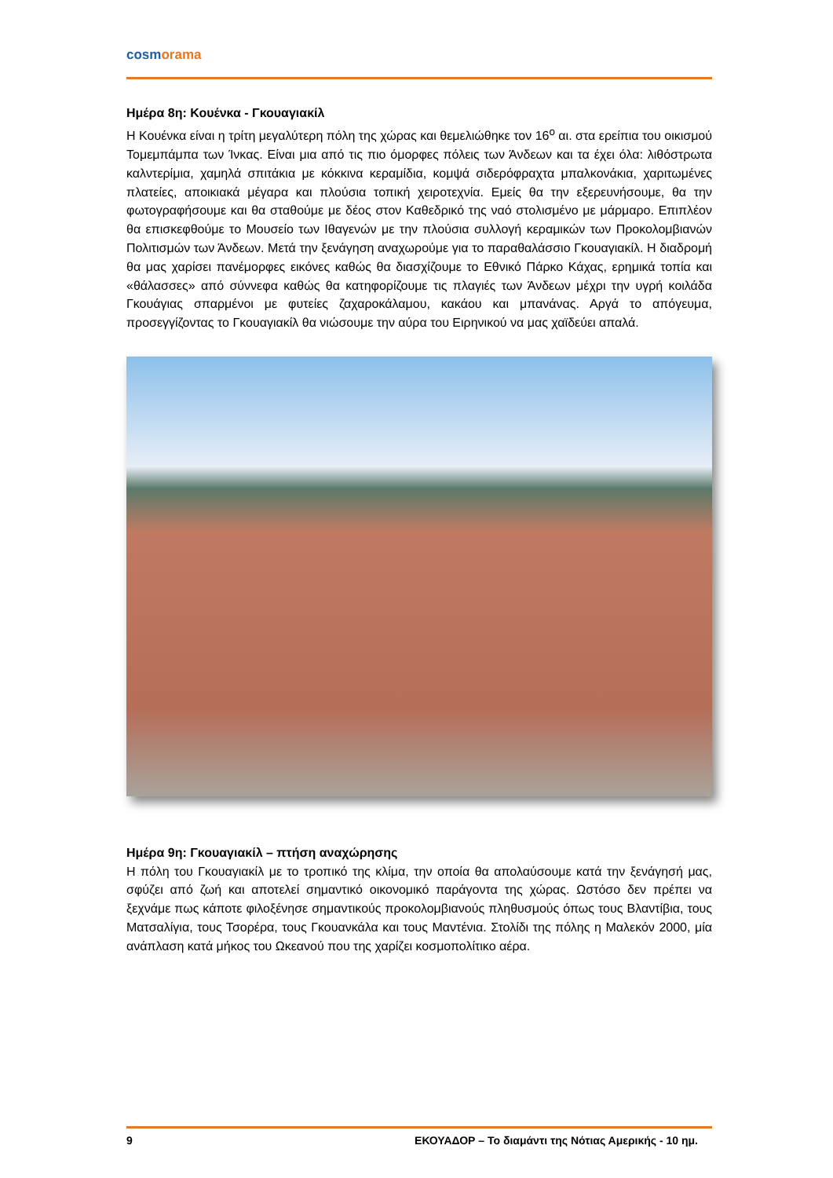cosmorama
Ημέρα 8η: Κουένκα - Γκουαγιακίλ
Η Κουένκα είναι η τρίτη μεγαλύτερη πόλη της χώρας και θεμελιώθηκε τον 16<sup>ο</sup> αι. στα ερείπια του οικισμού Τομεμπάμπα των Ίνκας. Είναι μια από τις πιο όμορφες πόλεις των Άνδεων και τα έχει όλα: λιθόστρωτα καλντερίμια, χαμηλά σπιτάκια με κόκκινα κεραμίδια, κομψά σιδερόφραχτα μπαλκονάκια, χαριτωμένες πλατείες, αποικιακά μέγαρα και πλούσια τοπική χειροτεχνία. Εμείς θα την εξερευνήσουμε, θα την φωτογραφήσουμε και θα σταθούμε με δέος στον Καθεδρικό της ναό στολισμένο με μάρμαρο. Επιπλέον θα επισκεφθούμε το Μουσείο των Ιθαγενών με την πλούσια συλλογή κεραμικών των Προκολομβιανών Πολιτισμών των Άνδεων. Μετά την ξενάγηση αναχωρούμε για το παραθαλάσσιο Γκουαγιακίλ. Η διαδρομή θα μας χαρίσει πανέμορφες εικόνες καθώς θα διασχίζουμε το Εθνικό Πάρκο Κάχας, ερημικά τοπία και «θάλασσες» από σύννεφα καθώς θα κατηφορίζουμε τις πλαγιές των Άνδεων μέχρι την υγρή κοιλάδα Γκουάγιας σπαρμένοι με φυτείες ζαχαροκάλαμου, κακάου και μπανάνας. Αργά το απόγευμα, προσεγγίζοντας το Γκουαγιακίλ θα νιώσουμε την αύρα του Ειρηνικού να μας χαϊδεύει απαλά.
Ημέρα 9η: Γκουαγιακίλ – πτήση αναχώρησης
Η πόλη του Γκουαγιακίλ με το τροπικό της κλίμα, την οποία θα απολαύσουμε κατά την ξενάγησή μας, σφύζει από ζωή και αποτελεί σημαντικό οικονομικό παράγοντα της χώρας. Ωστόσο δεν πρέπει να ξεχνάμε πως κάποτε φιλοξένησε σημαντικούς προκολομβιανούς πληθυσμούς όπως τους Βλαντίβια, τους Ματσαλίγια, τους Τσορέρα, τους Γκουανκάλα και τους Μαντένια. Στολίδι της πόλης η Μαλεκόν 2000, μία ανάπλαση κατά μήκος του Ωκεανού που της χαρίζει κοσμοπολίτικο αέρα.
9 ΕΚΟΥΑΔΟΡ – Το διαμάντι της Νότιας Αμερικής - 10 ημ.